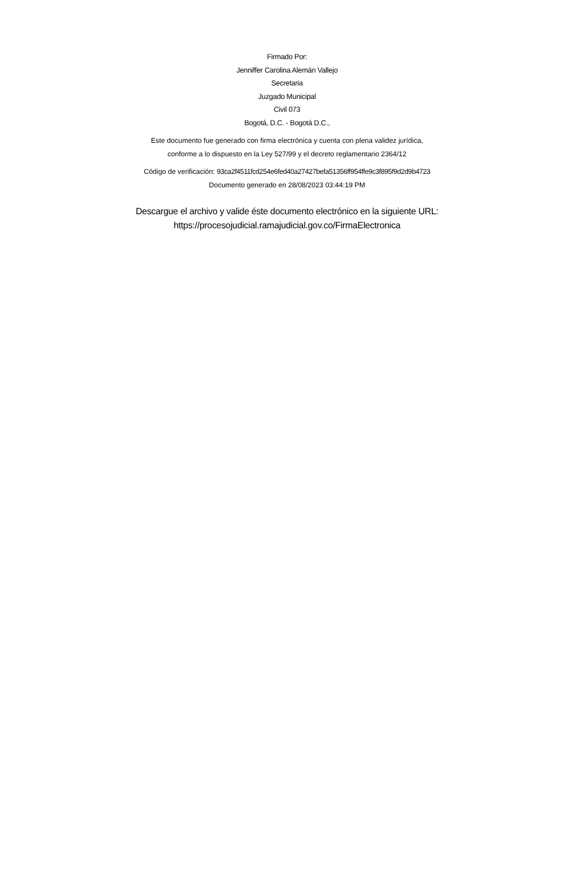Firmado Por:
Jenniffer Carolina Alemán Vallejo
Secretaria
Juzgado Municipal
Civil 073
Bogotá, D.C. - Bogotá D.C.,
Este documento fue generado con firma electrónica y cuenta con plena validez jurídica,
conforme a lo dispuesto en la Ley 527/99 y el decreto reglamentario 2364/12
Código de verificación: 93ca2f4511fcd254e6fed40a27427befa51356ff954ffe9c3f895f9d2d9b4723
Documento generado en 28/08/2023 03:44:19 PM
Descargue el archivo y valide éste documento electrónico en la siguiente URL:
https://procesojudicial.ramajudicial.gov.co/FirmaElectronica